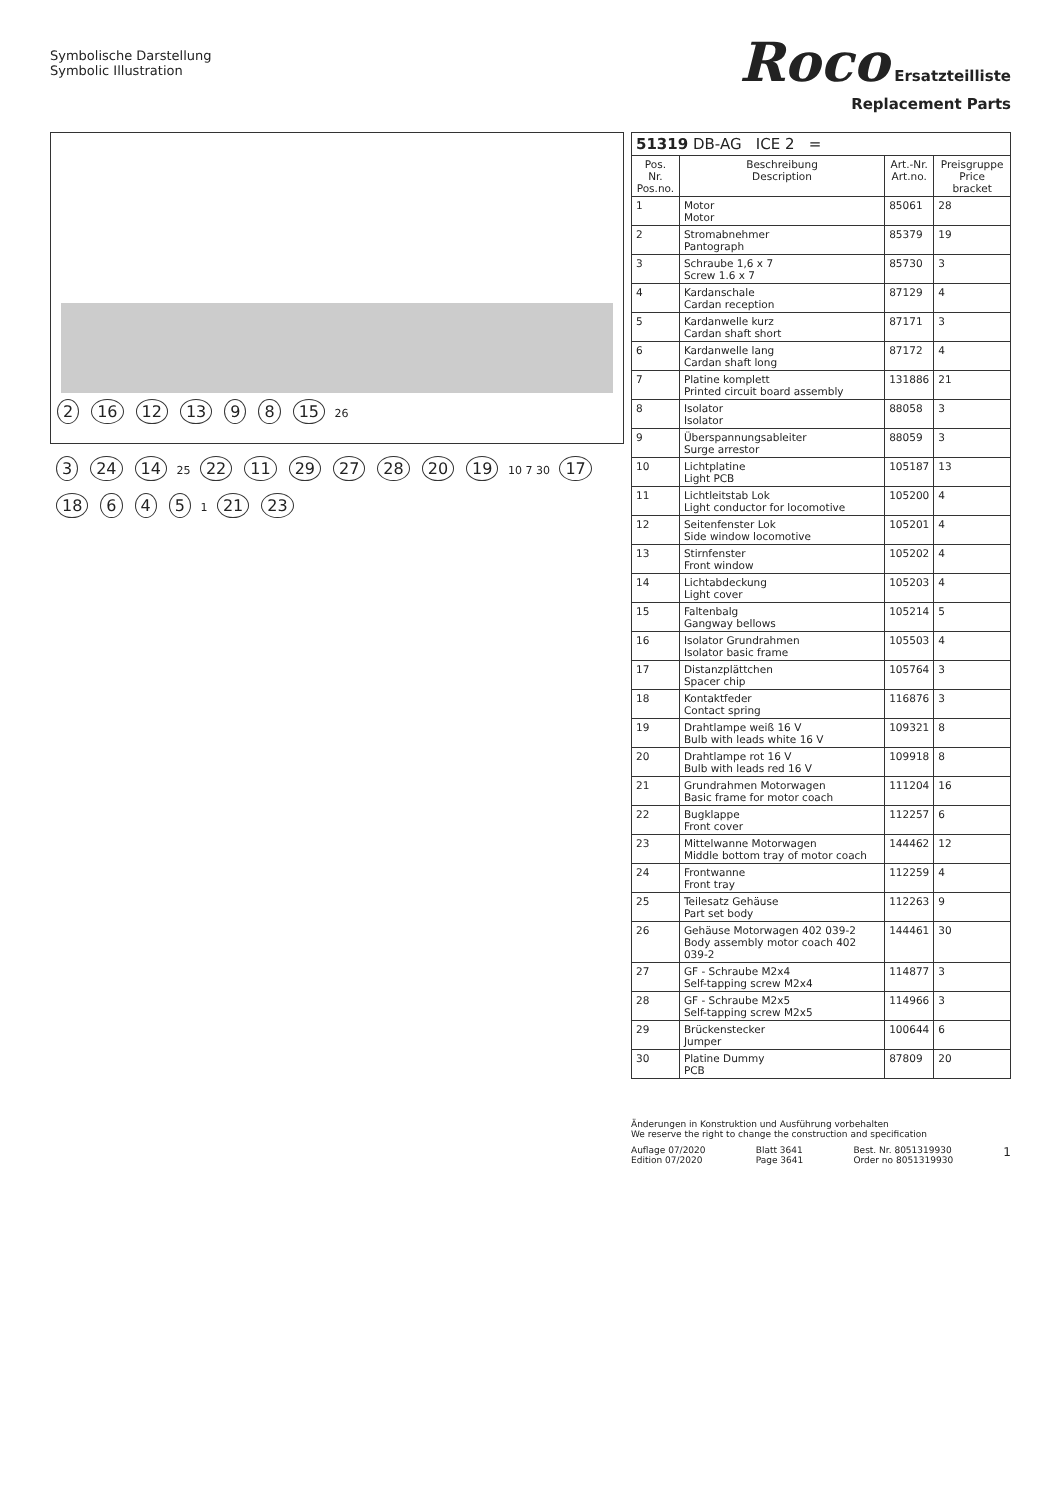Symbolische Darstellung
Symbolic Illustration
2 16 12 13 9 8 15 26
3 24 14 25 22 11 29 27 28 20 19 10 7 30 17 18 6 4 5 1 21 23
Roco Ersatzteilliste
Replacement Parts
| 51319 DB-AG ICE 2 = | | | |
| --- | --- | --- | --- |
| Pos. Nr. Pos.no. | Beschreibung Description | Art.-Nr. Art.no. | Preisgruppe Price bracket |
| 1 | Motor Motor | 85061 | 28 |
| 2 | Stromabnehmer Pantograph | 85379 | 19 |
| 3 | Schraube 1,6 x 7 Screw 1.6 x 7 | 85730 | 3 |
| 4 | Kardanschale Cardan reception | 87129 | 4 |
| 5 | Kardanwelle kurz Cardan shaft short | 87171 | 3 |
| 6 | Kardanwelle lang Cardan shaft long | 87172 | 4 |
| 7 | Platine komplett Printed circuit board assembly | 131886 | 21 |
| 8 | Isolator Isolator | 88058 | 3 |
| 9 | Überspannungsableiter Surge arrestor | 88059 | 3 |
| 10 | Lichtplatine Light PCB | 105187 | 13 |
| 11 | Lichtleitstab Lok Light conductor for locomotive | 105200 | 4 |
| 12 | Seitenfenster Lok Side window locomotive | 105201 | 4 |
| 13 | Stirnfenster Front window | 105202 | 4 |
| 14 | Lichtabdeckung Light cover | 105203 | 4 |
| 15 | Faltenbalg Gangway bellows | 105214 | 5 |
| 16 | Isolator Grundrahmen Isolator basic frame | 105503 | 4 |
| 17 | Distanzplättchen Spacer chip | 105764 | 3 |
| 18 | Kontaktfeder Contact spring | 116876 | 3 |
| 19 | Drahtlampe weiß 16 V Bulb with leads white 16 V | 109321 | 8 |
| 20 | Drahtlampe rot 16 V Bulb with leads red 16 V | 109918 | 8 |
| 21 | Grundrahmen Motorwagen Basic frame for motor coach | 111204 | 16 |
| 22 | Bugklappe Front cover | 112257 | 6 |
| 23 | Mittelwanne Motorwagen Middle bottom tray of motor coach | 144462 | 12 |
| 24 | Frontwanne Front tray | 112259 | 4 |
| 25 | Teilesatz Gehäuse Part set body | 112263 | 9 |
| 26 | Gehäuse Motorwagen 402 039-2 Body assembly motor coach 402 039-2 | 144461 | 30 |
| 27 | GF - Schraube M2x4 Self-tapping screw M2x4 | 114877 | 3 |
| 28 | GF - Schraube M2x5 Self-tapping screw M2x5 | 114966 | 3 |
| 29 | Brückenstecker Jumper | 100644 | 6 |
| 30 | Platine Dummy PCB | 87809 | 20 |
Änderungen in Konstruktion und Ausführung vorbehalten
We reserve the right to change the construction and specification
Auflage 07/2020
Edition 07/2020 Blatt 3641
Page 3641 Best. Nr. 8051319930
Order no 8051319930 1